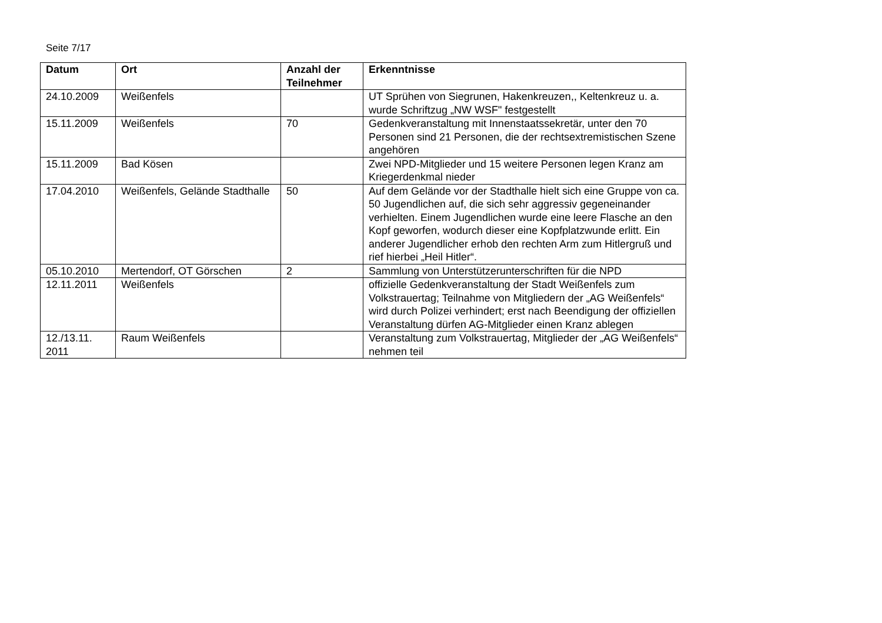Seite 7/17
| Datum | Ort | Anzahl der Teilnehmer | Erkenntnisse |
| --- | --- | --- | --- |
| 24.10.2009 | Weißenfels | | UT Sprühen von Siegrunen, Hakenkreuzen,, Keltenkreuz u. a. wurde Schriftzug „NW WSF" festgestellt |
| 15.11.2009 | Weißenfels | 70 | Gedenkveranstaltung mit Innenstaatssekretär, unter den 70 Personen sind 21 Personen, die der rechtsextremistischen Szene angehören |
| 15.11.2009 | Bad Kösen | | Zwei NPD-Mitglieder und 15 weitere Personen legen Kranz am Kriegerdenkmal nieder |
| 17.04.2010 | Weißenfels, Gelände Stadthalle | 50 | Auf dem Gelände vor der Stadthalle hielt sich eine Gruppe von ca. 50 Jugendlichen auf, die sich sehr aggressiv gegeneinander verhielten. Einem Jugendlichen wurde eine leere Flasche an den Kopf geworfen, wodurch dieser eine Kopfplatzwunde erlitt. Ein anderer Jugendlicher erhob den rechten Arm zum Hitlergruß und rief hierbei „Heil Hitler“. |
| 05.10.2010 | Mertendorf, OT Görschen | 2 | Sammlung von Unterstützerunterschriften für die NPD |
| 12.11.2011 | Weißenfels | | offizielle Gedenkveranstaltung der Stadt Weißenfels zum Volkstrauertag; Teilnahme von Mitgliedern der „AG Weißenfels“ wird durch Polizei verhindert; erst nach Beendigung der offiziellen Veranstaltung dürfen AG-Mitglieder einen Kranz ablegen |
| 12./13.11. 2011 | Raum Weißenfels | | Veranstaltung zum Volkstrauertag, Mitglieder der „AG Weißenfels“ nehmen teil |